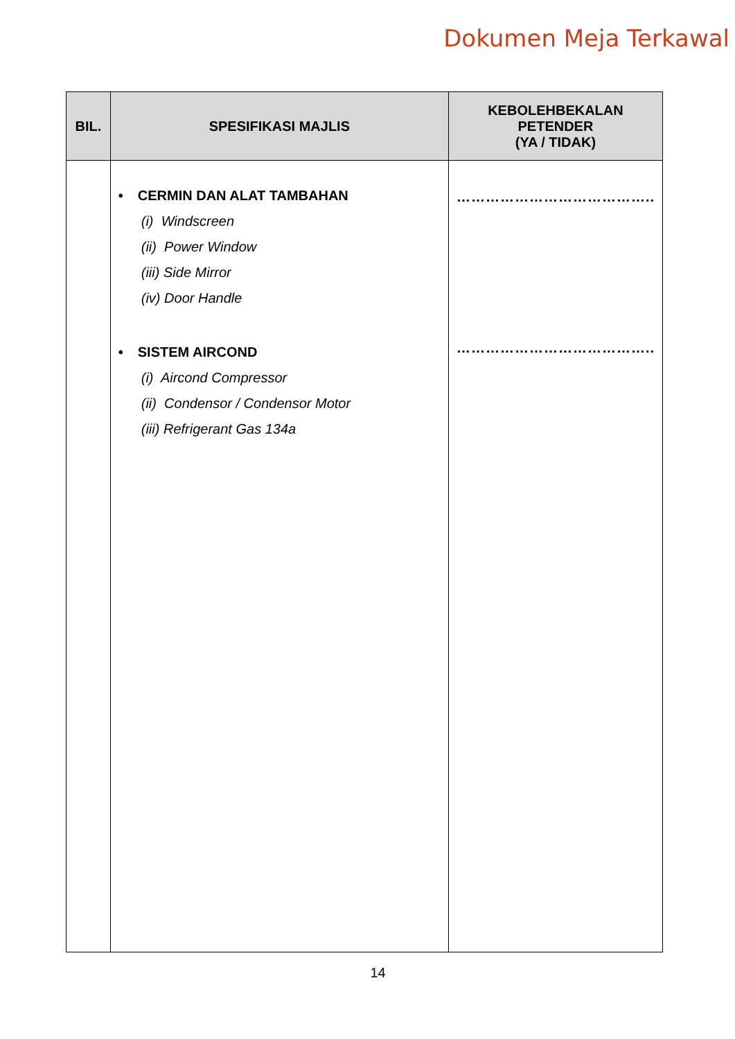Dokumen Meja Terkawal
| BIL. | SPESIFIKASI MAJLIS | KEBOLEHBEKALAN PETENDER (YA / TIDAK) |
| --- | --- | --- |
| | • CERMIN DAN ALAT TAMBAHAN (i) Windscreen (ii) Power Window (iii) Side Mirror (iv) Door Handle • SISTEM AIRCOND (i) Aircond Compressor (ii) Condensor / Condensor Motor (iii) Refrigerant Gas 134a | ………………………………….. ………………………………….. |
14